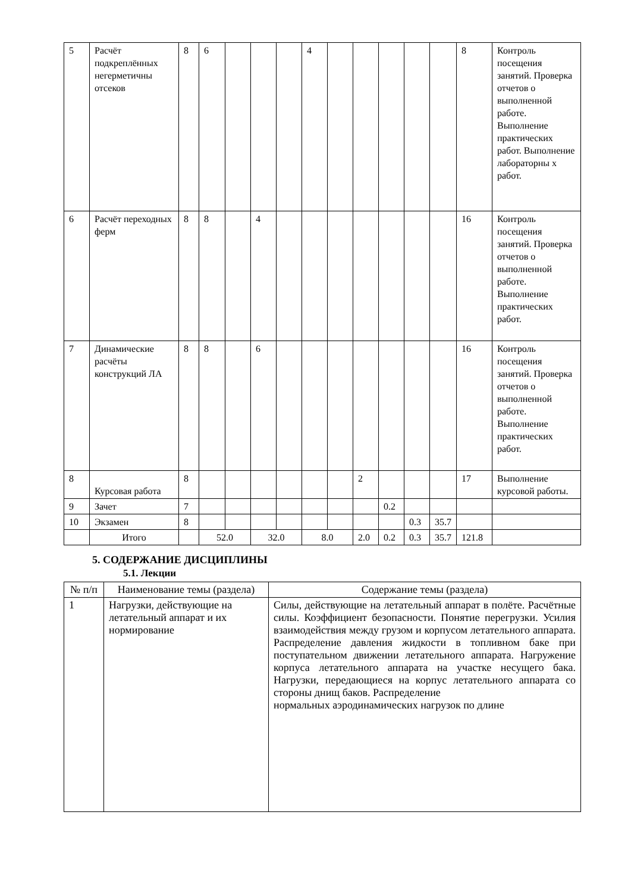| 5 | Расчёт подкреплённых негерметичны отсеков | 8 | 6 | | | | 4 | | | | | | 8 | Контроль посещения занятий. Проверка отчетов о выполненной работе. Выполнение практических работ. Выполнение лабораторны х работ. |
| 6 | Расчёт переходных ферм | 8 | 8 | | 4 | | | | | | | | 16 | Контроль посещения занятий. Проверка отчетов о выполненной работе. Выполнение практических работ. |
| 7 | Динамические расчёты конструкций ЛА | 8 | 8 | | 6 | | | | | | | | 16 | Контроль посещения занятий. Проверка отчетов о выполненной работе. Выполнение практических работ. |
| 8 | Курсовая работа | 8 | | | | | | | 2 | | | | 17 | Выполнение курсовой работы. |
| 9 | Зачет | 7 | | | | | | | | 0.2 | | | | |
| 10 | Экзамен | 8 | | | | | | | | | 0.3 | 35.7 | | |
| | Итого | | 52.0 | | 32.0 | | 8.0 | | 2.0 | 0.2 | 0.3 | 35.7 | 121.8 | |
5. СОДЕРЖАНИЕ ДИСЦИПЛИНЫ
5.1. Лекции
| № п/п | Наименование темы (раздела) | Содержание темы (раздела) |
| --- | --- | --- |
| 1 | Нагрузки, действующие на летательный аппарат и их нормирование | Силы, действующие на летательный аппарат в полёте. Расчётные силы. Коэффициент безопасности. Понятие перегрузки. Усилия взаимодействия между грузом и корпусом летательного аппарата. Распределение давления жидкости в топливном баке при поступательном движении летательного аппарата. Нагружение корпуса летательного аппарата на участке несущего бака. Нагрузки, передающиеся на корпус летательного аппарата со стороны днищ баков. Распределение нормальных аэродинамических нагрузок по длине |